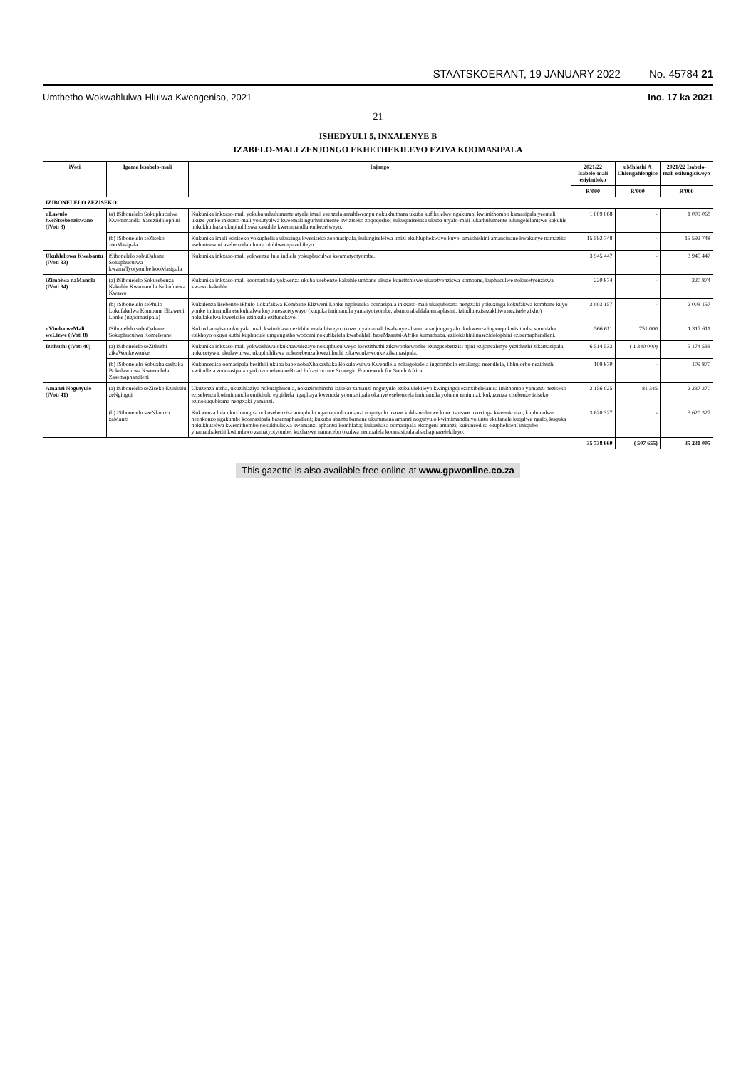STAATSKOERANT, 19 JANUARY 2022 No. 45784 21
Umthetho Wokwahlulwa-Hlulwa Kwengeniso, 2021 Ino. 17 ka 2021
21
ISHEDYULI 5, INXALENYE B
IZABELO-MALI ZENJONGO EKHETHEKILEYO EZIYA KOOMASIPALA
| iVoti | Igama lesabelo-mali | Injongo | 2021/22 Isabelo-mali esiyintloko | uMhlathi A Uhlengahlengiso | 2021/22 Isabelo-mali esilungisiweyo |
| --- | --- | --- | --- | --- | --- |
| | | | R'000 | R'000 | R'000 |
| IZIBONELELO ZEZISEKO | | | | | |
| uLawulo lweNtsebenziswano (iVoti 3) | (a) iSibonelelo Sokuphuculwa Kwemmandla Yaseziidolophini | Kukunika inkxaso-mali yokuba urhulumente atyale imali esenzela amahlwempu nokukhuthaza ukuba kufikelelwe ngakumbi kwimithombo kamasipala yeemali ukuze yonke inkxaso-mali yokutyalwa kweemali ngurhulumente kwiziseko zoqoqosho; kukuqinisekisa ukuba utyalo-mali lukarhulumente lulungelelaniswe kakuhle nokukhuthaza ukuphuhliswa kakuhle kwemmandla emkezelweyo. | 1 009 068 | - | 1 009 068 |
| | (b) iSibonelelo seZiseko zooMasipala | Kukunika imali esisiseko yokuphelisa ukuxinga kwesiseko zoomasipala, kulungiselelwa imizi ekuhluphekwayo kuyo, amashishini amancinane kwakunye namaziko aselunturwini asebenzela uluntu oluhlwempuzekileyo. | 15 592 748 | - | 15 592 748 |
| Ukuhlaliswa Kwabantu (iVoti 33) | iSibonelelo sobuQabane Sokuphuculwa kwamaTyotyombe kooMasipala | Kukunika inkxaso-mali yokwenza lula indlela yokuphuculwa kwamatyotyombe. | 3 945 447 | - | 3 945 447 |
| iZimbiwa naMandla (iVoti 34) | (a) iSibonelelo Sokusebenza Kakuhle Kwamandla Nokufunwa Kwawo | Kukunika inkxaso-mali koomasipala yokwenza ukuba usebenze kakuhle umbane ukuze kuncitshiswe ukusetyenziswa kombane, kuphuculwe nokusetyenziswa kwawo kakuhle. | 220 874 | - | 220 874 |
| | (b) iSibonelelo sePhulo Lokufakelwa Kombane Elizweni Lonke (ngoomasipala) | Kukulenza lisebenze iPhulo Lokufakwa Kombane Elizweni Lonke ngokunika oomasipala inkxaso-mali ukuqubisana nengxaki yokuxinga kokufakwa kombane kuyo yonke imimandla esekuhlalwa kuyo nesacetywayo (kuquka imimandla yamatyotyombe, abantu abahlala emaplasini, izindlu ezisezakhiwa nezisele zikho) nokufakelwa kwezisiko ezinkulu ezifunekayo. | 2 003 157 | - | 2 003 157 |
| uVimba weMali weLizwe (iVoti 8) | iSibonelelo sobuQabane Sokuphuculwa Komelwane | Kukuxhamgisa nokutyala imali kwimidawo ezithile ezalathiweyo ukuze utyalo-mali lwabanye abantu abanjongo yalo ikukwenza ingxuqu kwisithuba somhlaba esikhoyo okuya kuthi kuphucule umgangatho wobomi nokufikelela kwabahlali baseMzantsi-Afrika kumathuba, ezilokishini nasezidolophini ezisemaphandleni. | 566 611 | 751 000 | 1 317 611 |
| Izithuthi (iVoti 40) | (a) iSibonelelo seZithuthi zikaWonkewonke | Kukunika inkxaso-mali yokwakhiwa okukhawulezayo nokuphuculweyo kwezithuthi zikawonkewonke ezingasebenzisi njini ezijoncalenye yezithuthi zikamasipala, nokucetywa, ukulawulwa, ukuphuhliswa nokusebenza kwezithuthi zikawonkewonke zikamasipala. | 6 514 533 | ( 1 340 000) | 5 174 533 |
| | (b) iSibonelelo Sobuxhakaxhaka Bokulawulwa Kweendlela Zasemaphandleni | Kukuncedisa oomasipala besithili ukuba babe nobuXhakaxhaka Bokulawulwa Kwendlela nokugokelela ingcombolo emalunga neendlela, iibhulorho nezithuthi kwiindlela zoomasipala ngokuvumelana neRoad Infrastructure Strategic Framework for South Africa. | 109 870 | - | 109 870 |
| Amanzi Nogutyulo (iVoti 41) | (a) iSibonelelo seZiseko Ezinkulu zeNgingqi | Ukuzenza ntsha, ukuzihlaziya nokuziphucula, nokuzirishinsha iziseko zamanzi nogutyulo ezibalulekileyo kwingingqi ezinxibelelanisa imithombo yamanzi neziseko ezisebenza kwimimandla emikhulu egqithela ngaphaya kwemida yoomasipala okanye esebenzela imimandla yoluntu emininzi; kukuzenza zisebenze iziseko ezinokuqubisana nengxaki yamanzi. | 2 156 025 | 81 345 | 2 237 370 |
| | (b) iSibonelelo seeNkonzo zaManzi | Kukwenza lula ukuxhamgisa nokusebenzisa amaphulo ngamaphulo amanzi nogutyulo ukuze kukhawulezwe kuncitshiswe ukuxinga kweenkonzo, kuphuculwe neenkonzo ngakumbi koomasipala basemaphandleni; kukuba abantu bamane ukufumana amanzi nogutyulo kwimimandla yoluntu ekufanele kuqalwe ngalo, kuquka nokukhuselwa kwemithombo nokukhuliswa kwamanzi aphantsi komhlaba; kukuxhasa oomasipala ekongeni amanzi; kukuncedisa ekuphelisení inkqubo yhamabhakethi kwiindawo zamatyotyombe, kuxhaswe namacebo okulwa nembalela koomasipala abachaphazelekileyo. | 3 620 327 | - | 3 620 327 |
| | | | 35 738 660 | ( 507 655) | 35 231 005 |
This gazette is also available free online at www.gpwonline.co.za